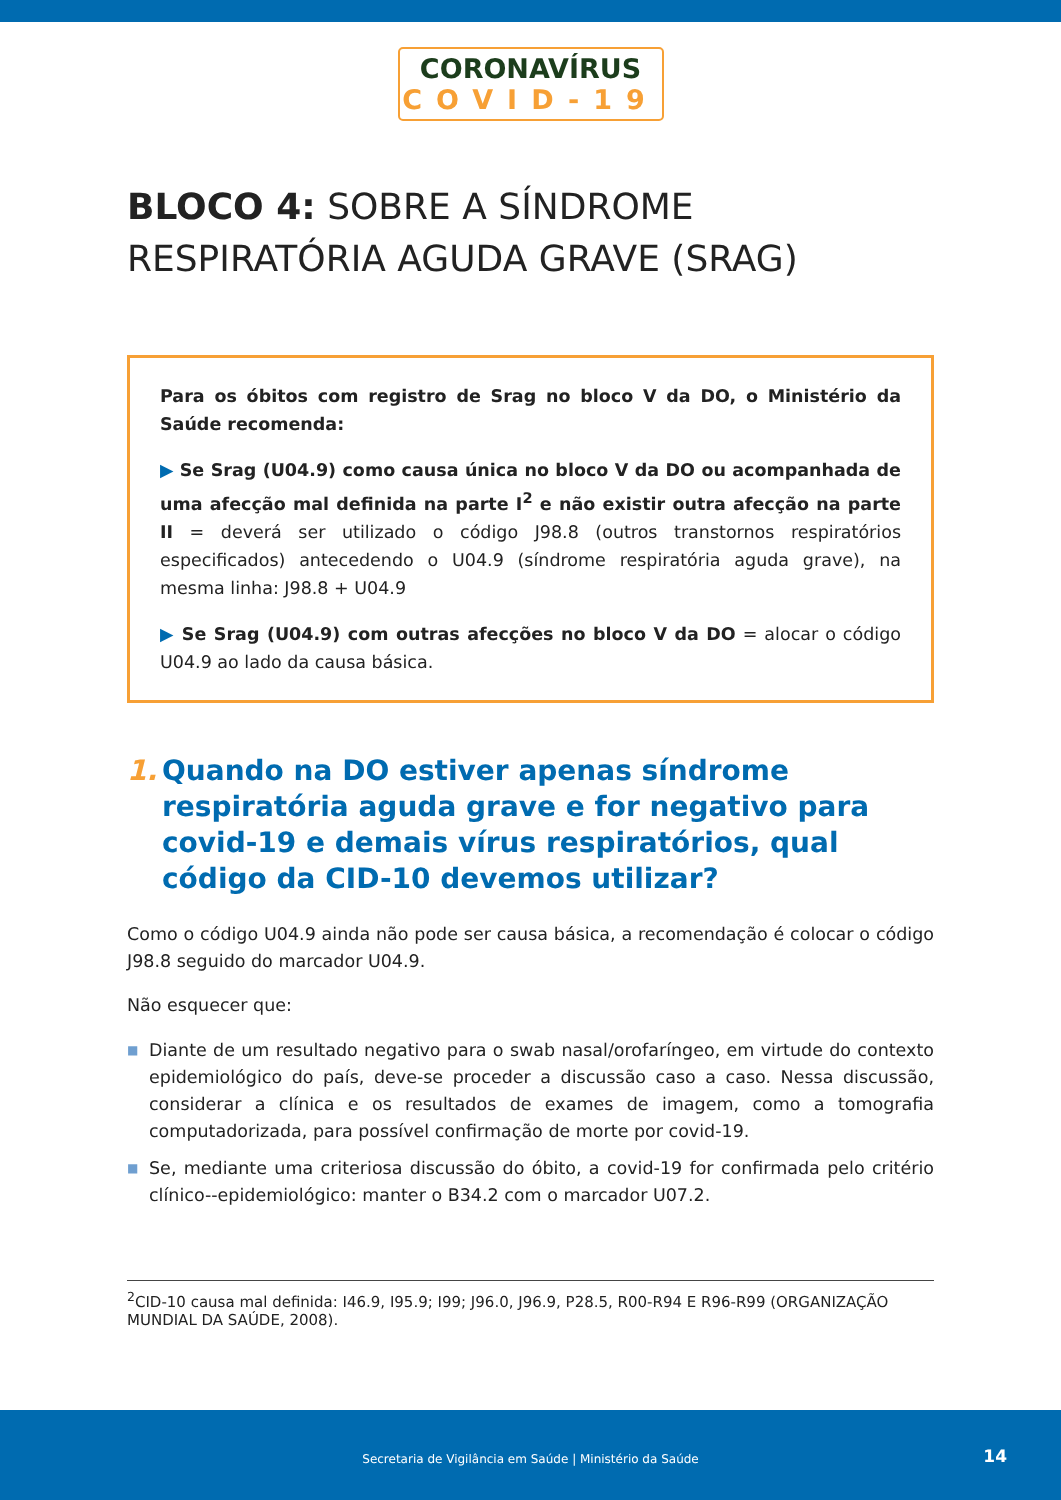CORONAVÍRUS
COVID-19
BLOCO 4: SOBRE A SÍNDROME RESPIRATÓRIA AGUDA GRAVE (SRAG)
Para os óbitos com registro de Srag no bloco V da DO, o Ministério da Saúde recomenda:
▶ Se Srag (U04.9) como causa única no bloco V da DO ou acompanhada de uma afecção mal definida na parte I<sup>2</sup> e não existir outra afecção na parte II = deverá ser utilizado o código J98.8 (outros transtornos respiratórios especificados) antecedendo o U04.9 (síndrome respiratória aguda grave), na mesma linha: J98.8 + U04.9
▶ Se Srag (U04.9) com outras afecções no bloco V da DO = alocar o código U04.9 ao lado da causa básica.
1. Quando na DO estiver apenas síndrome respiratória aguda grave e for negativo para covid-19 e demais vírus respiratórios, qual código da CID-10 devemos utilizar?
Como o código U04.9 ainda não pode ser causa básica, a recomendação é colocar o código J98.8 seguido do marcador U04.9.
Não esquecer que:
■ Diante de um resultado negativo para o swab nasal/orofaríngeo, em virtude do contexto epidemiológico do país, deve-se proceder a discussão caso a caso. Nessa discussão, considerar a clínica e os resultados de exames de imagem, como a tomografia computadorizada, para possível confirmação de morte por covid-19.
■ Se, mediante uma criteriosa discussão do óbito, a covid-19 for confirmada pelo critério clínico--epidemiológico: manter o B34.2 com o marcador U07.2.
<sup>2</sup> CID-10 causa mal definida: I46.9, I95.9; I99; J96.0, J96.9, P28.5, R00-R94 E R96-R99 (ORGANIZAÇÃO MUNDIAL DA SAÚDE, 2008).
Secretaria de Vigilância em Saúde | Ministério da Saúde
14